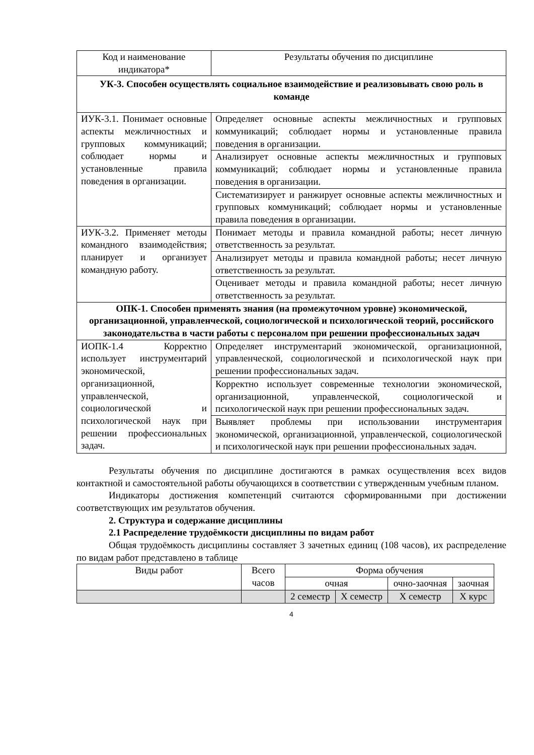| Код и наименование индикатора* | Результаты обучения по дисциплине |
| --- | --- |
| УК-3. Способен осуществлять социальное взаимодействие и реализовывать свою роль в команде | |
| ИУК-3.1. Понимает основные аспекты межличностных и групповых коммуникаций; соблюдает нормы и установленные правила поведения в организации. | Определяет основные аспекты межличностных и групповых коммуникаций; соблюдает нормы и установленные правила поведения в организации. |
| | Анализирует основные аспекты межличностных и групповых коммуникаций; соблюдает нормы и установленные правила поведения в организации. |
| | Систематизирует и ранжирует основные аспекты межличностных и групповых коммуникаций; соблюдает нормы и установленные правила поведения в организации. |
| ИУК-3.2. Применяет методы командного взаимодействия; планирует и организует командную работу. | Понимает методы и правила командной работы; несет личную ответственность за результат. |
| | Анализирует методы и правила командной работы; несет личную ответственность за результат. |
| | Оценивает методы и правила командной работы; несет личную ответственность за результат. |
| ОПК-1. Способен применять знания (на промежуточном уровне) экономической, организационной, управленческой, социологической и психологической теорий, российского законодательства в части работы с персоналом при решении профессиональных задач | |
| ИОПК-1.4 Корректно использует инструментарий экономической, организационной, управленческой, социологической и психологической наук при решении профессиональных задач. | Определяет инструментарий экономической, организационной, управленческой, социологической и психологической наук при решении профессиональных задач. |
| | Корректно использует современные технологии экономической, организационной, управленческой, социологической и психологической наук при решении профессиональных задач. |
| | Выявляет проблемы при использовании инструментария экономической, организационной, управленческой, социологической и психологической наук при решении профессиональных задач. |
Результаты обучения по дисциплине достигаются в рамках осуществления всех видов контактной и самостоятельной работы обучающихся в соответствии с утвержденным учебным планом.
Индикаторы достижения компетенций считаются сформированными при достижении соответствующих им результатов обучения.
2. Структура и содержание дисциплины
2.1 Распределение трудоёмкости дисциплины по видам работ
Общая трудоёмкость дисциплины составляет 3 зачетных единиц (108 часов), их распределение по видам работ представлено в таблице
| Виды работ | Всего часов | Форма обучения | | | |
| --- | --- | --- | --- | --- | --- |
| | | очная | | очно-заочная | заочная |
| | | 2 семестр | Х семестр | Х семестр | Х курс |
4